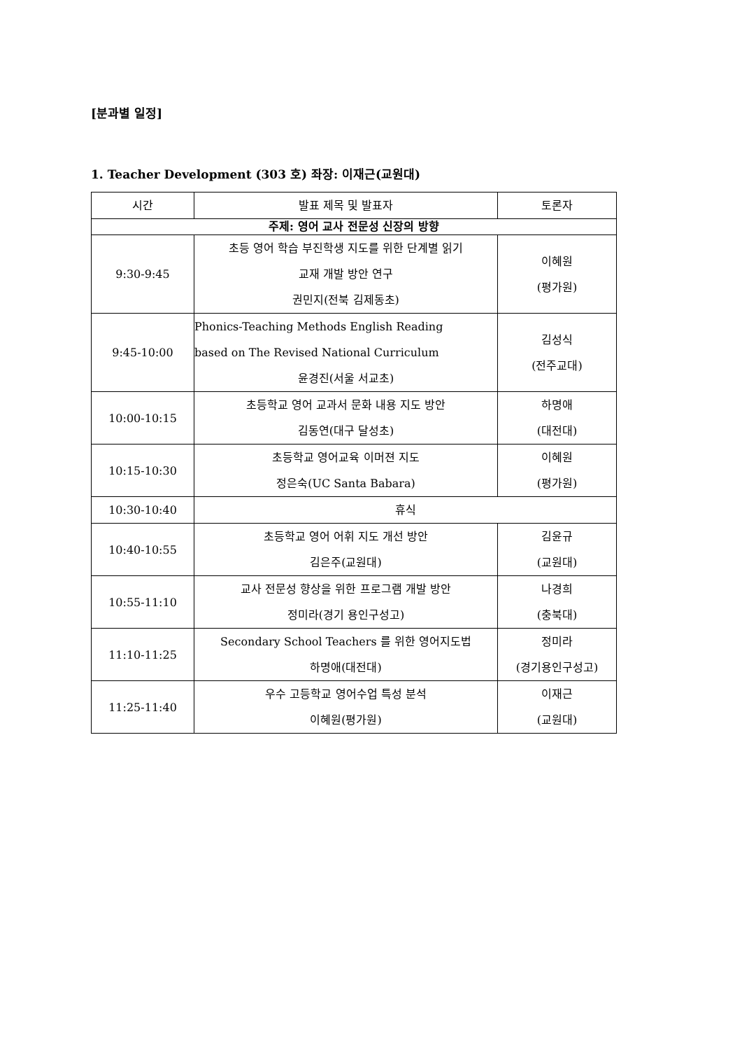[분과별 일정]
1. Teacher Development (303 호) 좌장: 이재근(교원대)
| 시간 | 발표 제목 및 발표자 | 토론자 |
| --- | --- | --- |
| 주제: 영어 교사 전문성 신장의 방향 | | |
| 9:30-9:45 | 초등 영어 학습 부진학생 지도를 위한 단계별 읽기 교재 개발 방안 연구 권민지(전북 김제동초) | 이혜원 (평가원) |
| 9:45-10:00 | Phonics-Teaching Methods English Reading based on The Revised National Curriculum 윤경진(서울 서교초) | 김성식 (전주교대) |
| 10:00-10:15 | 초등학교 영어 교과서 문화 내용 지도 방안 김동연(대구 달성초) | 하명애 (대전대) |
| 10:15-10:30 | 초등학교 영어교육 이머젼 지도 정은숙(UC Santa Babara) | 이혜원 (평가원) |
| 10:30-10:40 | 휴식 | |
| 10:40-10:55 | 초등학교 영어 어휘 지도 개선 방안 김은주(교원대) | 김윤규 (교원대) |
| 10:55-11:10 | 교사 전문성 향상을 위한 프로그램 개발 방안 정미라(경기 용인구성고) | 나경희 (충북대) |
| 11:10-11:25 | Secondary School Teachers 를 위한 영어지도법 하명애(대전대) | 정미라 (경기용인구성고) |
| 11:25-11:40 | 우수 고등학교 영어수업 특성 분석 이혜원(평가원) | 이재근 (교원대) |